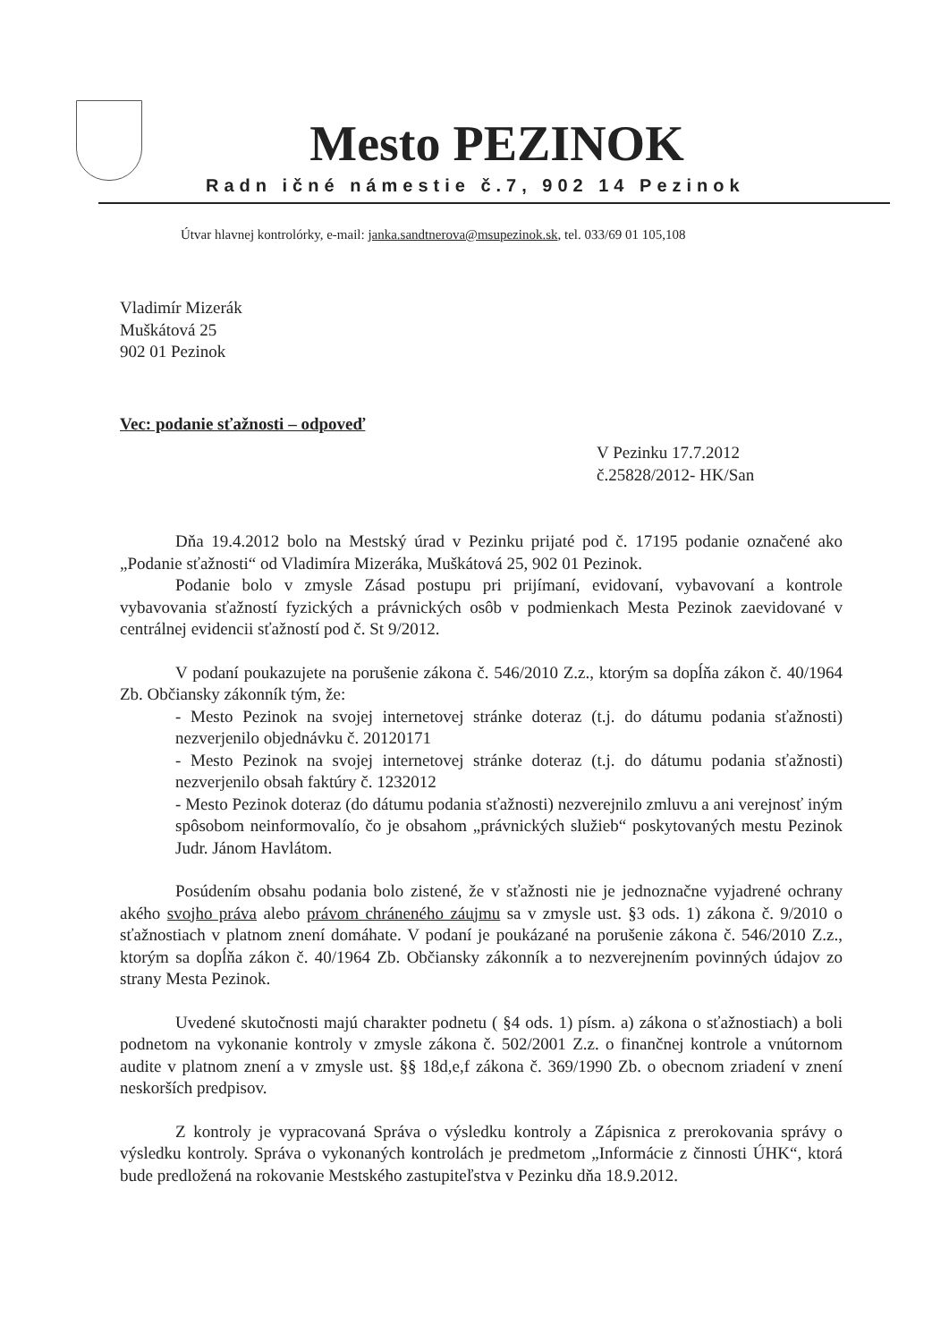Mesto PEZINOK
Radn ičné námestie č.7, 902 14 Pezinok
Útvar hlavnej kontrolórky, e-mail: janka.sandtnerova@msupezinok.sk, tel. 033/69 01 105,108
Vladimír Mizerák
Muškátová 25
902 01 Pezinok
Vec: podanie sťažnosti – odpoveď
V Pezinku 17.7.2012
č.25828/2012- HK/San
Dňa 19.4.2012 bolo na Mestský úrad v Pezinku prijaté pod č. 17195 podanie označené ako „Podanie sťažnosti“ od Vladimíra Mizeráka, Muškátová 25, 902 01 Pezinok.
Podanie bolo v zmysle Zásad postupu pri prijímaní, evidovaní, vybavovaní a kontrole vybavovania sťažností fyzických a právnických osôb v podmienkach Mesta Pezinok zaevidované v centrálnej evidencii sťažností pod č. St 9/2012.
V podaní poukazujete na porušenie zákona č. 546/2010 Z.z., ktorým sa dopĺňa zákon č. 40/1964 Zb. Občiansky zákonník tým, že:
- Mesto Pezinok na svojej internetovej stránke doteraz (t.j. do dátumu podania sťažnosti) nezverjenilo objednávku č. 20120171
- Mesto Pezinok na svojej internetovej stránke doteraz (t.j. do dátumu podania sťažnosti) nezverjenilo obsah faktúry č. 1232012
- Mesto Pezinok doteraz (do dátumu podania sťažnosti) nezverejnilo zmluvu a ani verejnosť iným spôsobom neinformovalío, čo je obsahom „právnických služieb“ poskytovaných mestu Pezinok Judr. Jánom Havlátom.
Posúdením obsahu podania bolo zistené, že v sťažnosti nie je jednoznačne vyjadrené ochrany akého svojho práva alebo právom chráneného záujmu sa v zmysle ust. §3 ods. 1) zákona č. 9/2010 o sťažnostiach v platnom znení domáhate. V podaní je poukázané na porušenie zákona č. 546/2010 Z.z., ktorým sa dopĺňa zákon č. 40/1964 Zb. Občiansky zákonník a to nezverejnením povinných údajov zo strany Mesta Pezinok.
Uvedené skutočnosti majú charakter podnetu ( §4 ods. 1) písm. a) zákona o sťažnostiach) a boli podnetom na vykonanie kontroly v zmysle zákona č. 502/2001 Z.z. o finančnej kontrole a vnútornom audite v platnom znení a v zmysle ust. §§ 18d,e,f zákona č. 369/1990 Zb. o obecnom zriadení v znení neskorších predpisov.
Z kontroly je vypracovaná Správa o výsledku kontroly a Zápisnica z prerokovania správy o výsledku kontroly. Správa o vykonaných kontrolách je predmetom „Informácie z činnosti ÚHK“, ktorá bude predložená na rokovanie Mestského zastupiteľstva v Pezinku dňa 18.9.2012.